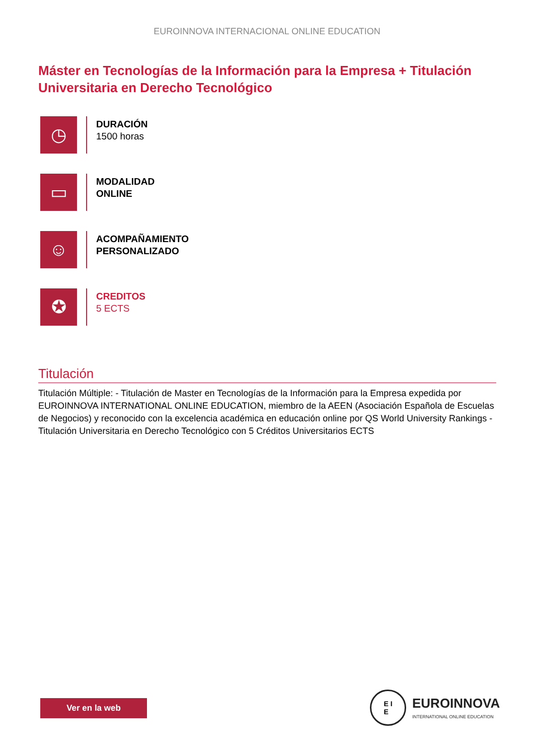EUROINNOVA INTERNACIONAL ONLINE EDUCATION
Máster en Tecnologías de la Información para la Empresa + Titulación Universitaria en Derecho Tecnológico
◷
DURACIÓN
1500 horas
▭
MODALIDAD
ONLINE
☺
ACOMPAÑAMIENTO
PERSONALIZADO
✪
CREDITOS
5 ECTS
Titulación
Titulación Múltiple: - Titulación de Master en Tecnologías de la Información para la Empresa expedida por EUROINNOVA INTERNATIONAL ONLINE EDUCATION, miembro de la AEEN (Asociación Española de Escuelas de Negocios) y reconocido con la excelencia académica en educación online por QS World University Rankings - Titulación Universitaria en Derecho Tecnológico con 5 Créditos Universitarios ECTS
Ver en la web
E I
E
EUROINNOVA
INTERNATIONAL ONLINE EDUCATION